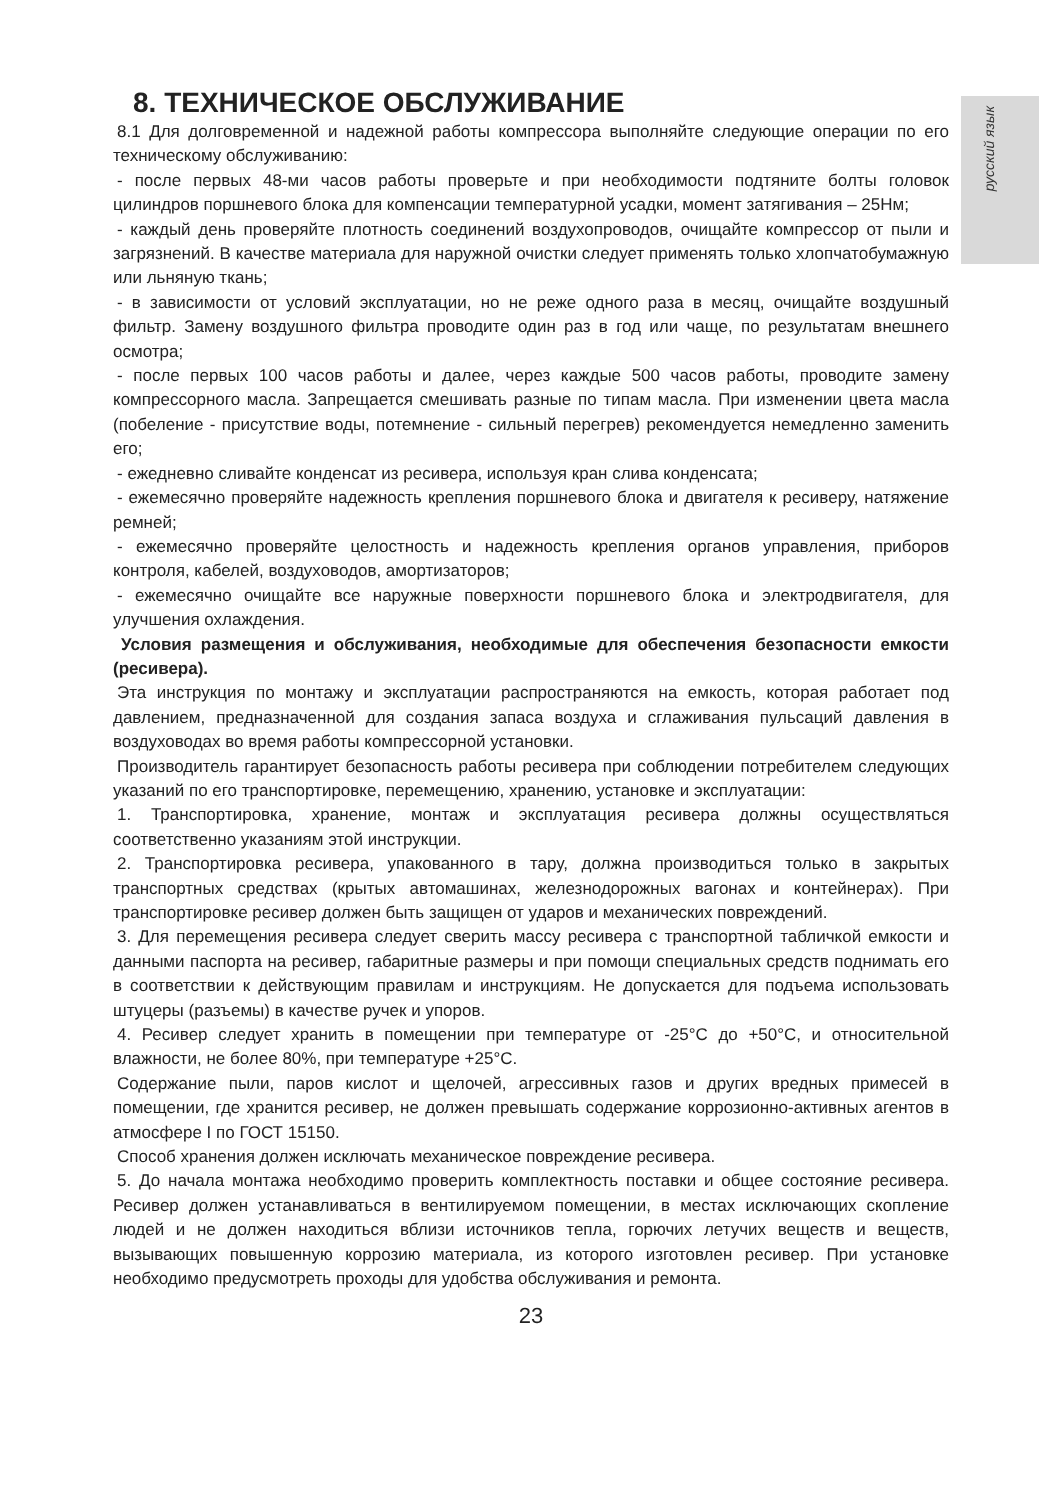русский язык
8. ТЕХНИЧЕСКОЕ ОБСЛУЖИВАНИЕ
8.1 Для долговременной и надежной работы компрессора выполняйте следующие операции по его техническому обслуживанию:
- после первых 48-ми часов работы проверьте и при необходимости подтяните болты головок цилиндров поршневого блока для компенсации температурной усадки, момент затягивания – 25Нм;
- каждый день проверяйте плотность соединений воздухопроводов, очищайте компрессор от пыли и загрязнений. В качестве материала для наружной очистки следует применять только хлопчатобумажную или льняную ткань;
- в зависимости от условий эксплуатации, но не реже одного раза в месяц, очищайте воздушный фильтр. Замену воздушного фильтра проводите один раз в год или чаще, по результатам внешнего осмотра;
- после первых 100 часов работы и далее, через каждые 500 часов работы, проводите замену компрессорного масла. Запрещается смешивать разные по типам масла. При изменении цвета масла (побеление - присутствие воды, потемнение - сильный перегрев) рекомендуется немедленно заменить его;
- ежедневно сливайте конденсат из ресивера, используя кран слива конденсата;
- ежемесячно проверяйте надежность крепления поршневого блока и двигателя к ресиверу, натяжение ремней;
- ежемесячно проверяйте целостность и надежность крепления органов управления, приборов контроля, кабелей, воздуховодов, амортизаторов;
- ежемесячно очищайте все наружные поверхности поршневого блока и электродвигателя, для улучшения охлаждения.
Условия размещения и обслуживания, необходимые для обеспечения безопасности емкости (ресивера).
Эта инструкция по монтажу и эксплуатации распространяются на емкость, которая работает под давлением, предназначенной для создания запаса воздуха и сглаживания пульсаций давления в воздуховодах во время работы компрессорной установки.
Производитель гарантирует безопасность работы ресивера при соблюдении потребителем следующих указаний по его транспортировке, перемещению, хранению, установке и эксплуатации:
1. Транспортировка, хранение, монтаж и эксплуатация ресивера должны осуществляться соответственно указаниям этой инструкции.
2. Транспортировка ресивера, упакованного в тару, должна производиться только в закрытых транспортных средствах (крытых автомашинах, железнодорожных вагонах и контейнерах). При транспортировке ресивер должен быть защищен от ударов и механических повреждений.
3. Для перемещения ресивера следует сверить массу ресивера с транспортной табличкой емкости и данными паспорта на ресивер, габаритные размеры и при помощи специальных средств поднимать его в соответствии к действующим правилам и инструкциям. Не допускается для подъема использовать штуцеры (разъемы) в качестве ручек и упоров.
4. Ресивер следует хранить в помещении при температуре от -25°С до +50°С, и относительной влажности, не более 80%, при температуре +25°С.
Содержание пыли, паров кислот и щелочей, агрессивных газов и других вредных примесей в помещении, где хранится ресивер, не должен превышать содержание коррозионно-активных агентов в атмосфере I по ГОСТ 15150.
Способ хранения должен исключать механическое повреждение ресивера.
5. До начала монтажа необходимо проверить комплектность поставки и общее состояние ресивера. Ресивер должен устанавливаться в вентилируемом помещении, в местах исключающих скопление людей и не должен находиться вблизи источников тепла, горючих летучих веществ и веществ, вызывающих повышенную коррозию материала, из которого изготовлен ресивер. При установке необходимо предусмотреть проходы для удобства обслуживания и ремонта.
23